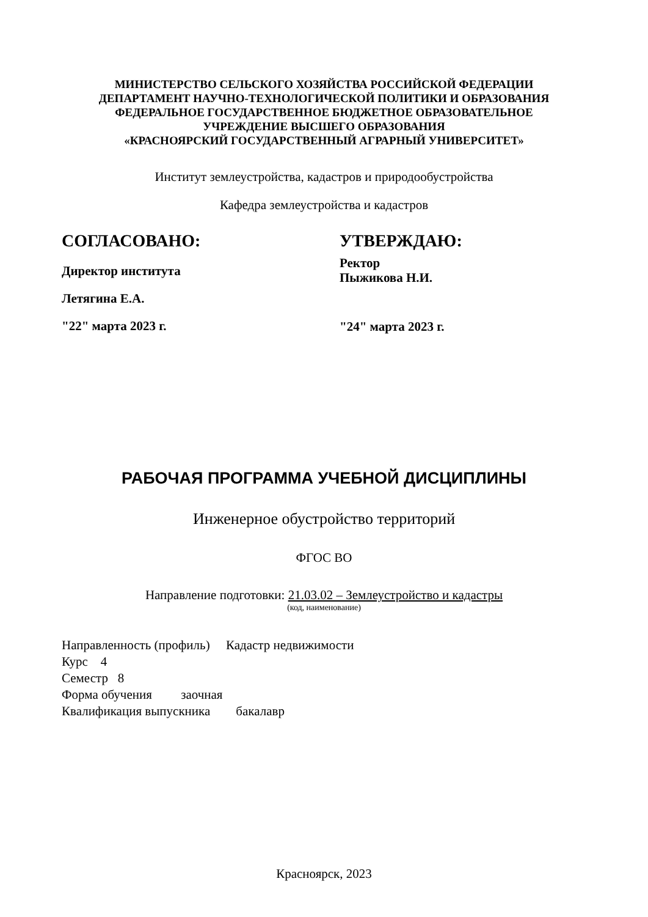МИНИСТЕРСТВО СЕЛЬСКОГО ХОЗЯЙСТВА РОССИЙСКОЙ ФЕДЕРАЦИИ
ДЕПАРТАМЕНТ НАУЧНО-ТЕХНОЛОГИЧЕСКОЙ ПОЛИТИКИ И ОБРАЗОВАНИЯ
ФЕДЕРАЛЬНОЕ ГОСУДАРСТВЕННОЕ БЮДЖЕТНОЕ ОБРАЗОВАТЕЛЬНОЕ
УЧРЕЖДЕНИЕ ВЫСШЕГО ОБРАЗОВАНИЯ
«КРАСНОЯРСКИЙ ГОСУДАРСТВЕННЫЙ АГРАРНЫЙ УНИВЕРСИТЕТ»
Институт землеустройства, кадастров и природообустройства
Кафедра землеустройства и кадастров
СОГЛАСОВАНО:
Директор института
Летягина Е.А.
"22" марта 2023 г.
УТВЕРЖДАЮ:
Ректор
Пыжикова Н.И.
"24" марта 2023 г.
РАБОЧАЯ ПРОГРАММА УЧЕБНОЙ ДИСЦИПЛИНЫ
Инженерное обустройство территорий
ФГОС ВО
Направление подготовки: 21.03.02 – Землеустройство и кадастры
(код, наименование)
Направленность (профиль) Кадастр недвижимости
Курс 4
Семестр 8
Форма обучения заочная
Квалификация выпускника бакалавр
Красноярск, 2023